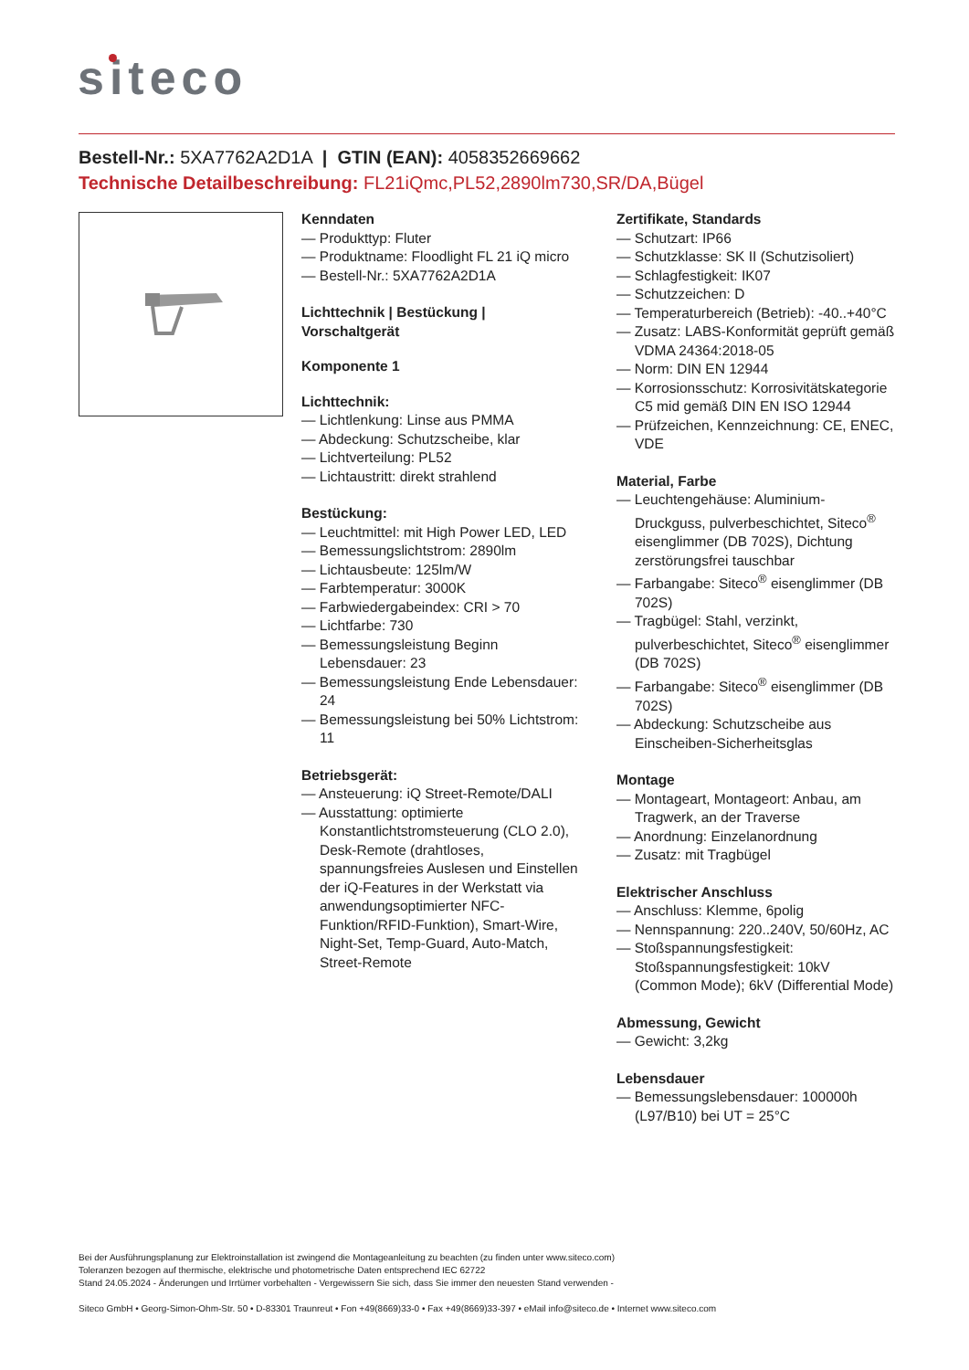siteco
Bestell-Nr.: 5XA7762A2D1A | GTIN (EAN): 4058352669662
Technische Detailbeschreibung: FL21iQmc,PL52,2890lm730,SR/DA,Bügel
Kenndaten
— Produkttyp: Fluter
— Produktname: Floodlight FL 21 iQ micro
— Bestell-Nr.: 5XA7762A2D1A
Lichttechnik | Bestückung | Vorschaltgerät
Komponente 1
Lichttechnik:
— Lichtlenkung: Linse aus PMMA
— Abdeckung: Schutzscheibe, klar
— Lichtverteilung: PL52
— Lichtaustritt: direkt strahlend
Bestückung:
— Leuchtmittel: mit High Power LED, LED
— Bemessungslichtstrom: 2890lm
— Lichtausbeute: 125lm/W
— Farbtemperatur: 3000K
— Farbwiedergabeindex: CRI > 70
— Lichtfarbe: 730
— Bemessungsleistung Beginn Lebensdauer: 23
— Bemessungsleistung Ende Lebensdauer: 24
— Bemessungsleistung bei 50% Lichtstrom: 11
Betriebsgerät:
— Ansteuerung: iQ Street-Remote/DALI
— Ausstattung: optimierte Konstantlichtstromsteuerung (CLO 2.0), Desk-Remote (drahtloses, spannungsfreies Auslesen und Einstellen der iQ-Features in der Werkstatt via anwendungsoptimierter NFC-Funktion/RFID-Funktion), Smart-Wire, Night-Set, Temp-Guard, Auto-Match, Street-Remote
Zertifikate, Standards
— Schutzart: IP66
— Schutzklasse: SK II (Schutzisoliert)
— Schlagfestigkeit: IK07
— Schutzzeichen: D
— Temperaturbereich (Betrieb): -40..+40°C
— Zusatz: LABS-Konformität geprüft gemäß VDMA 24364:2018-05
— Norm: DIN EN 12944
— Korrosionsschutz: Korrosivitätskategorie C5 mid gemäß DIN EN ISO 12944
— Prüfzeichen, Kennzeichnung: CE, ENEC, VDE
Material, Farbe
— Leuchtengehäuse: Aluminium-Druckguss, pulverbeschichtet, Siteco<sup>®</sup> eisenglimmer (DB 702S), Dichtung zerstörungsfrei tauschbar
— Farbangabe: Siteco<sup>®</sup> eisenglimmer (DB 702S)
— Tragbügel: Stahl, verzinkt, pulverbeschichtet, Siteco<sup>®</sup> eisenglimmer (DB 702S)
— Farbangabe: Siteco<sup>®</sup> eisenglimmer (DB 702S)
— Abdeckung: Schutzscheibe aus Einscheiben-Sicherheitsglas
Montage
— Montageart, Montageort: Anbau, am Tragwerk, an der Traverse
— Anordnung: Einzelanordnung
— Zusatz: mit Tragbügel
Elektrischer Anschluss
— Anschluss: Klemme, 6polig
— Nennspannung: 220..240V, 50/60Hz, AC
— Stoßspannungsfestigkeit: Stoßspannungsfestigkeit: 10kV (Common Mode); 6kV (Differential Mode)
Abmessung, Gewicht
— Gewicht: 3,2kg
Lebensdauer
— Bemessungslebensdauer: 100000h (L97/B10) bei UT = 25°C
Bei der Ausführungsplanung zur Elektroinstallation ist zwingend die Montageanleitung zu beachten (zu finden unter www.siteco.com)
Toleranzen bezogen auf thermische, elektrische und photometrische Daten entsprechend IEC 62722
Stand 24.05.2024 - Änderungen und Irrtümer vorbehalten - Vergewissern Sie sich, dass Sie immer den neuesten Stand verwenden -
Siteco GmbH • Georg-Simon-Ohm-Str. 50 • D-83301 Traunreut • Fon +49(8669)33-0 • Fax +49(8669)33-397 • eMail info@siteco.de • Internet www.siteco.com